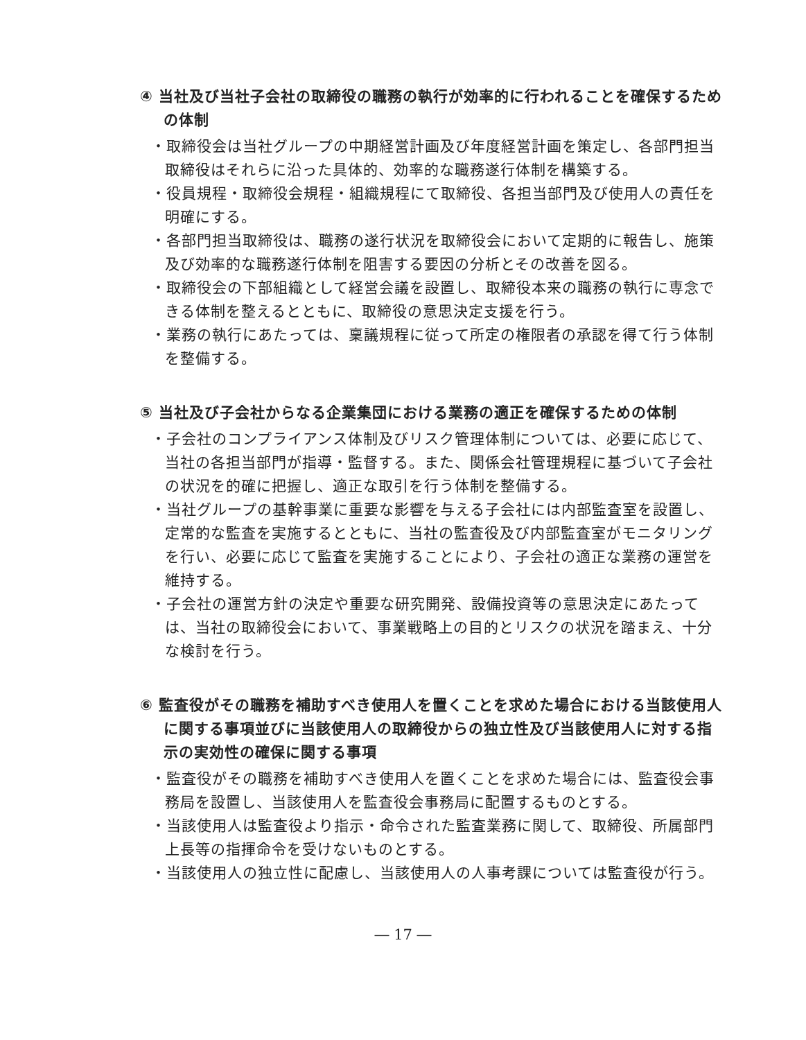④ 当社及び当社子会社の取締役の職務の執行が効率的に行われることを確保するための体制
・取締役会は当社グループの中期経営計画及び年度経営計画を策定し、各部門担当取締役はそれらに沿った具体的、効率的な職務遂行体制を構築する。
・役員規程・取締役会規程・組織規程にて取締役、各担当部門及び使用人の責任を明確にする。
・各部門担当取締役は、職務の遂行状況を取締役会において定期的に報告し、施策及び効率的な職務遂行体制を阻害する要因の分析とその改善を図る。
・取締役会の下部組織として経営会議を設置し、取締役本来の職務の執行に専念できる体制を整えるとともに、取締役の意思決定支援を行う。
・業務の執行にあたっては、稟議規程に従って所定の権限者の承認を得て行う体制を整備する。
⑤ 当社及び子会社からなる企業集団における業務の適正を確保するための体制
・子会社のコンプライアンス体制及びリスク管理体制については、必要に応じて、当社の各担当部門が指導・監督する。また、関係会社管理規程に基づいて子会社の状況を的確に把握し、適正な取引を行う体制を整備する。
・当社グループの基幹事業に重要な影響を与える子会社には内部監査室を設置し、定常的な監査を実施するとともに、当社の監査役及び内部監査室がモニタリングを行い、必要に応じて監査を実施することにより、子会社の適正な業務の運営を維持する。
・子会社の運営方針の決定や重要な研究開発、設備投資等の意思決定にあたっては、当社の取締役会において、事業戦略上の目的とリスクの状況を踏まえ、十分な検討を行う。
⑥ 監査役がその職務を補助すべき使用人を置くことを求めた場合における当該使用人に関する事項並びに当該使用人の取締役からの独立性及び当該使用人に対する指示の実効性の確保に関する事項
・監査役がその職務を補助すべき使用人を置くことを求めた場合には、監査役会事務局を設置し、当該使用人を監査役会事務局に配置するものとする。
・当該使用人は監査役より指示・命令された監査業務に関して、取締役、所属部門上長等の指揮命令を受けないものとする。
・当該使用人の独立性に配慮し、当該使用人の人事考課については監査役が行う。
― 17 ―